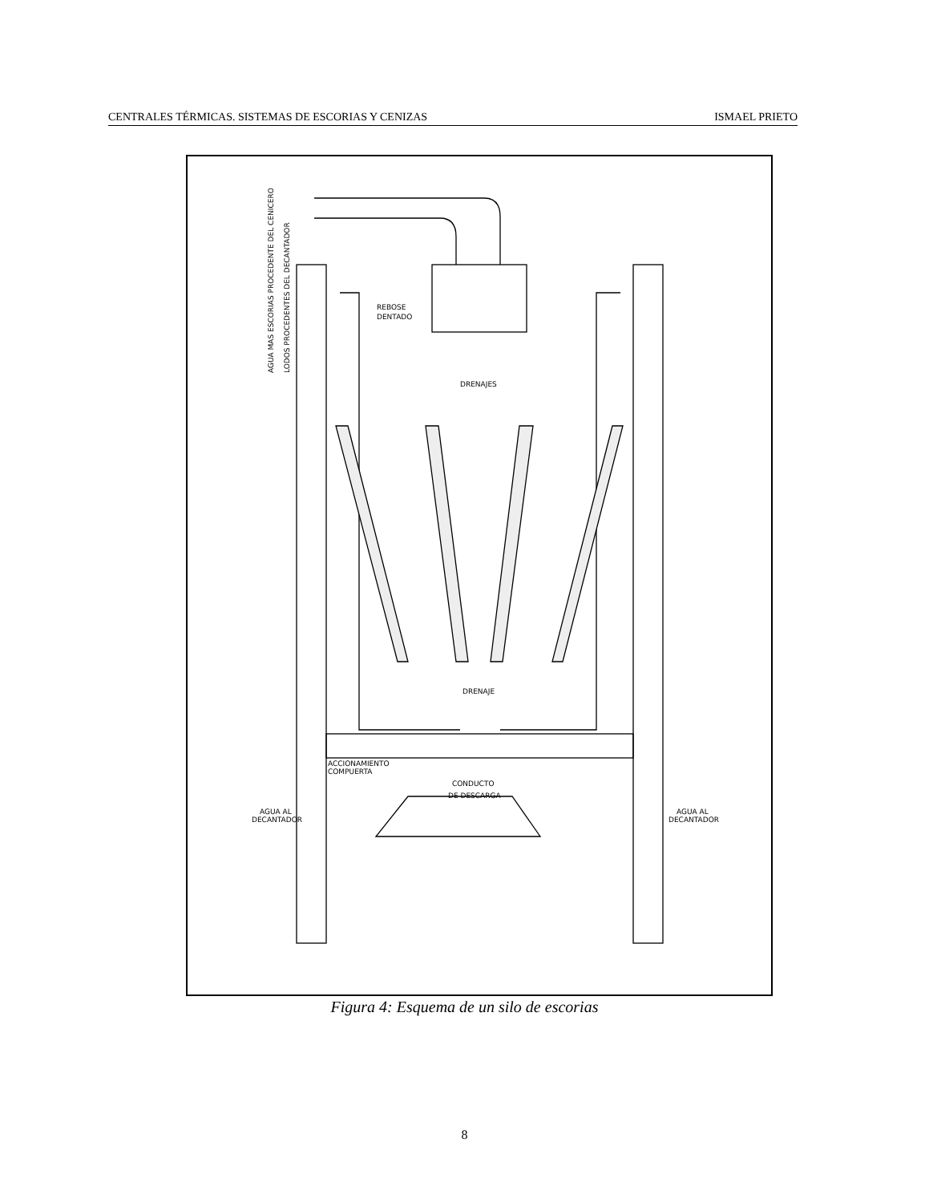CENTRALES TÉRMICAS. SISTEMAS DE ESCORIAS Y CENIZAS ISMAEL PRIETO
AGUA MAS ESCORIAS PROCEDENTE DEL CENICERO
LODOS PROCEDENTES DEL DECANTADOR
REBOSE
DENTADO
DRENAJES
DRENAJE
ACCIONAMIENTO
COMPUERTA
CONDUCTO
DE DESCARGA
AGUA AL
DECANTADOR
AGUA AL
DECANTADOR
Figura 4: Esquema de un silo de escorias
8